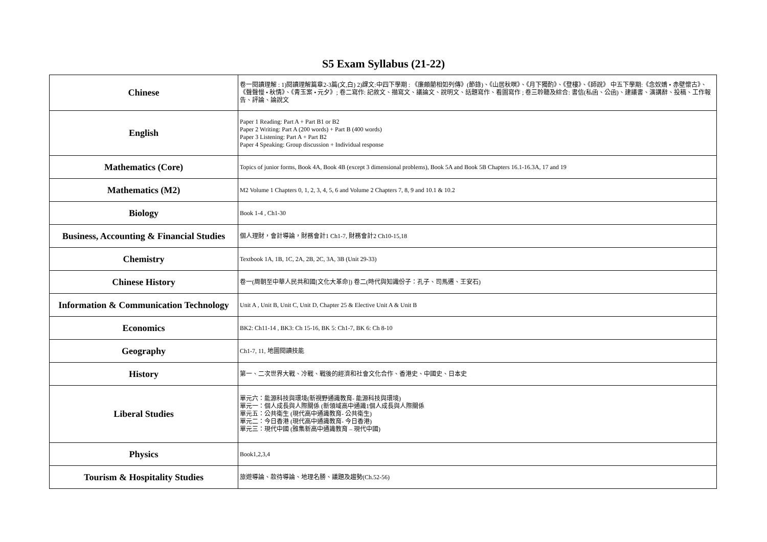S5 Exam Syllabus (21-22)
| Chinese | 卷一閱讀理解 : 1)閱讀理解篇章2-3篇(文,白) 2)課文:中四下學期 : 《廉頗藺相如列傳》(節錄)、《山居秋暝》、《月下獨酌》、《登樓》、《師說》 中五下學期:《念奴嬌 • 赤壁懷古》、《聲聲慢 • 秋情》、《青玉案 • 元夕》; 卷二寫作: 記敘文、描寫文、議論文、說明文、話題寫作、看圖寫作 ; 卷三聆聽及綜合: 書信(私函、公函)、建議書、演講辭、投稿、工作報告、評論、論說文 |
| English | Paper 1 Reading: Part A + Part B1 or B2 Paper 2 Writing: Part A (200 words) + Part B (400 words) Paper 3 Listening: Part A + Part B2 Paper 4 Speaking: Group discussion + Individual response |
| Mathematics (Core) | Topics of junior forms, Book 4A, Book 4B (except 3 dimensional problems), Book 5A and Book 5B Chapters 16.1-16.3A, 17 and 19 |
| Mathematics (M2) | M2 Volume 1 Chapters 0, 1, 2, 3, 4, 5, 6 and Volume 2 Chapters 7, 8, 9 and 10.1 & 10.2 |
| Biology | Book 1-4 , Ch1-30 |
| Business, Accounting & Financial Studies | 個人理財，會計導論，財務會計1 Ch1-7, 財務會計2 Ch10-15,18 |
| Chemistry | Textbook 1A, 1B, 1C, 2A, 2B, 2C, 3A, 3B (Unit 29-33) |
| Chinese History | 卷一(周朝至中華人民共和國[文化大革命]) 卷二(時代與知識份子：孔子、司馬遷、王安石) |
| Information & Communication Technology | Unit A , Unit B, Unit C, Unit D, Chapter 25 & Elective Unit A & Unit B |
| Economics | BK2: Ch11-14 , BK3: Ch 15-16, BK 5: Ch1-7, BK 6: Ch 8-10 |
| Geography | Ch1-7, 11, 地圖閱讀技能 |
| History | 第一、二次世界大戰、冷戰、戰後的經濟和社會文化合作、香港史、中國史、日本史 |
| Liberal Studies | 單元六：能源科技與環境(新視野通識教育- 能源科技與環境) 單元一：個人成長與人際關係 (新領域高中通識1個人成長與人際關係 單元五：公共衛生 (現代高中通識教育- 公共衛生) 單元二：今日香港 (現代高中通識教育- 今日香港) 單元三：現代中國 (雅集新高中通識教育 – 現代中國) |
| Physics | Book1,2,3,4 |
| Tourism & Hospitality Studies | 旅遊導論、款待導論、地理名勝、議題及趨勢(Ch.52-56) |